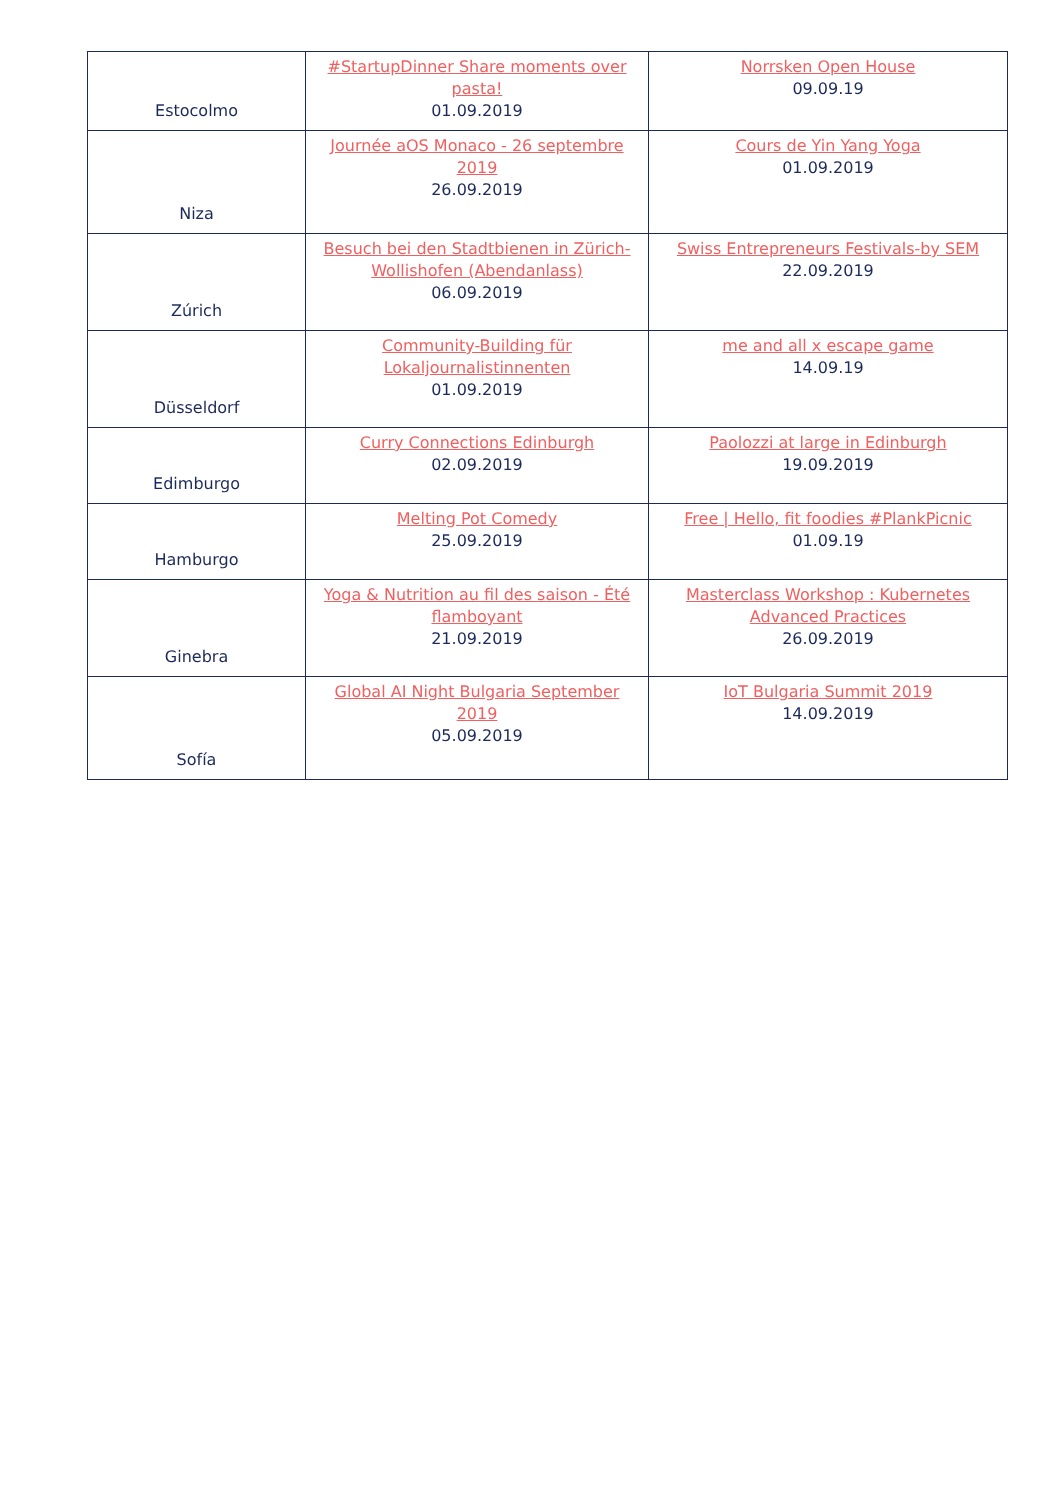| Estocolmo | #StartupDinner Share moments over pasta! 01.09.2019 | Norrsken Open House 09.09.19 |
| Niza | Journée aOS Monaco - 26 septembre 2019 26.09.2019 | Cours de Yin Yang Yoga 01.09.2019 |
| Zúrich | Besuch bei den Stadtbienen in Zürich-Wollishofen (Abendanlass) 06.09.2019 | Swiss Entrepreneurs Festivals-by SEM 22.09.2019 |
| Düsseldorf | Community-Building für Lokaljournalistinnenten 01.09.2019 | me and all x escape game 14.09.19 |
| Edimburgo | Curry Connections Edinburgh 02.09.2019 | Paolozzi at large in Edinburgh 19.09.2019 |
| Hamburgo | Melting Pot Comedy 25.09.2019 | Free / Hello, fit foodies #PlankPicnic 01.09.19 |
| Ginebra | Yoga & Nutrition au fil des saison - Été flamboyant 21.09.2019 | Masterclass Workshop : Kubernetes Advanced Practices 26.09.2019 |
| Sofía | Global AI Night Bulgaria September 2019 05.09.2019 | IoT Bulgaria Summit 2019 14.09.2019 |